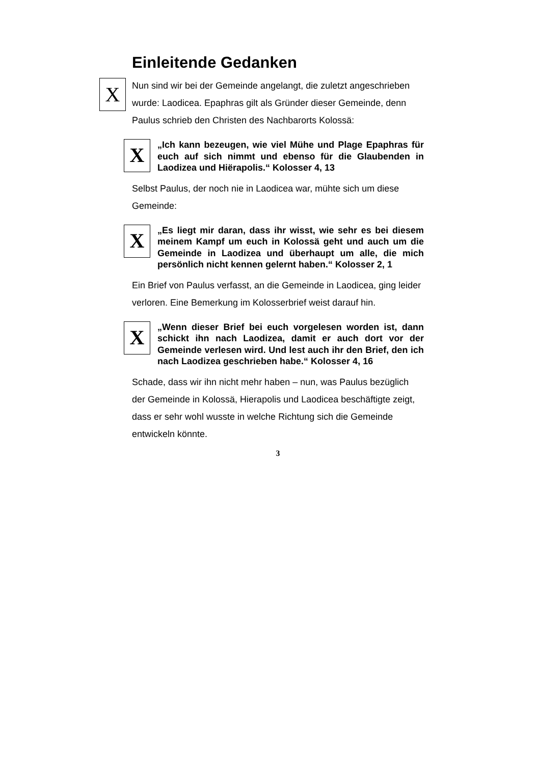Einleitende Gedanken
X
Nun sind wir bei der Gemeinde angelangt, die zuletzt angeschrieben wurde: Laodicea. Epaphras gilt als Gründer dieser Gemeinde, denn Paulus schrieb den Christen des Nachbarorts Kolossä:
X
„Ich kann bezeugen, wie viel Mühe und Plage Epaphras für euch auf sich nimmt und ebenso für die Glaubenden in Laodizea und Hiërapolis.“ Kolosser 4, 13
Selbst Paulus, der noch nie in Laodicea war, mühte sich um diese Gemeinde:
X
„Es liegt mir daran, dass ihr wisst, wie sehr es bei diesem meinem Kampf um euch in Kolossä geht und auch um die Gemeinde in Laodizea und überhaupt um alle, die mich persönlich nicht kennen gelernt haben.“ Kolosser 2, 1
Ein Brief von Paulus verfasst, an die Gemeinde in Laodicea, ging leider verloren. Eine Bemerkung im Kolosserbrief weist darauf hin.
X
„Wenn dieser Brief bei euch vorgelesen worden ist, dann schickt ihn nach Laodizea, damit er auch dort vor der Gemeinde verlesen wird. Und lest auch ihr den Brief, den ich nach Laodizea geschrieben habe.“ Kolosser 4, 16
Schade, dass wir ihn nicht mehr haben – nun, was Paulus bezüglich der Gemeinde in Kolossä, Hierapolis und Laodicea beschäftigte zeigt, dass er sehr wohl wusste in welche Richtung sich die Gemeinde entwickeln könnte.
3